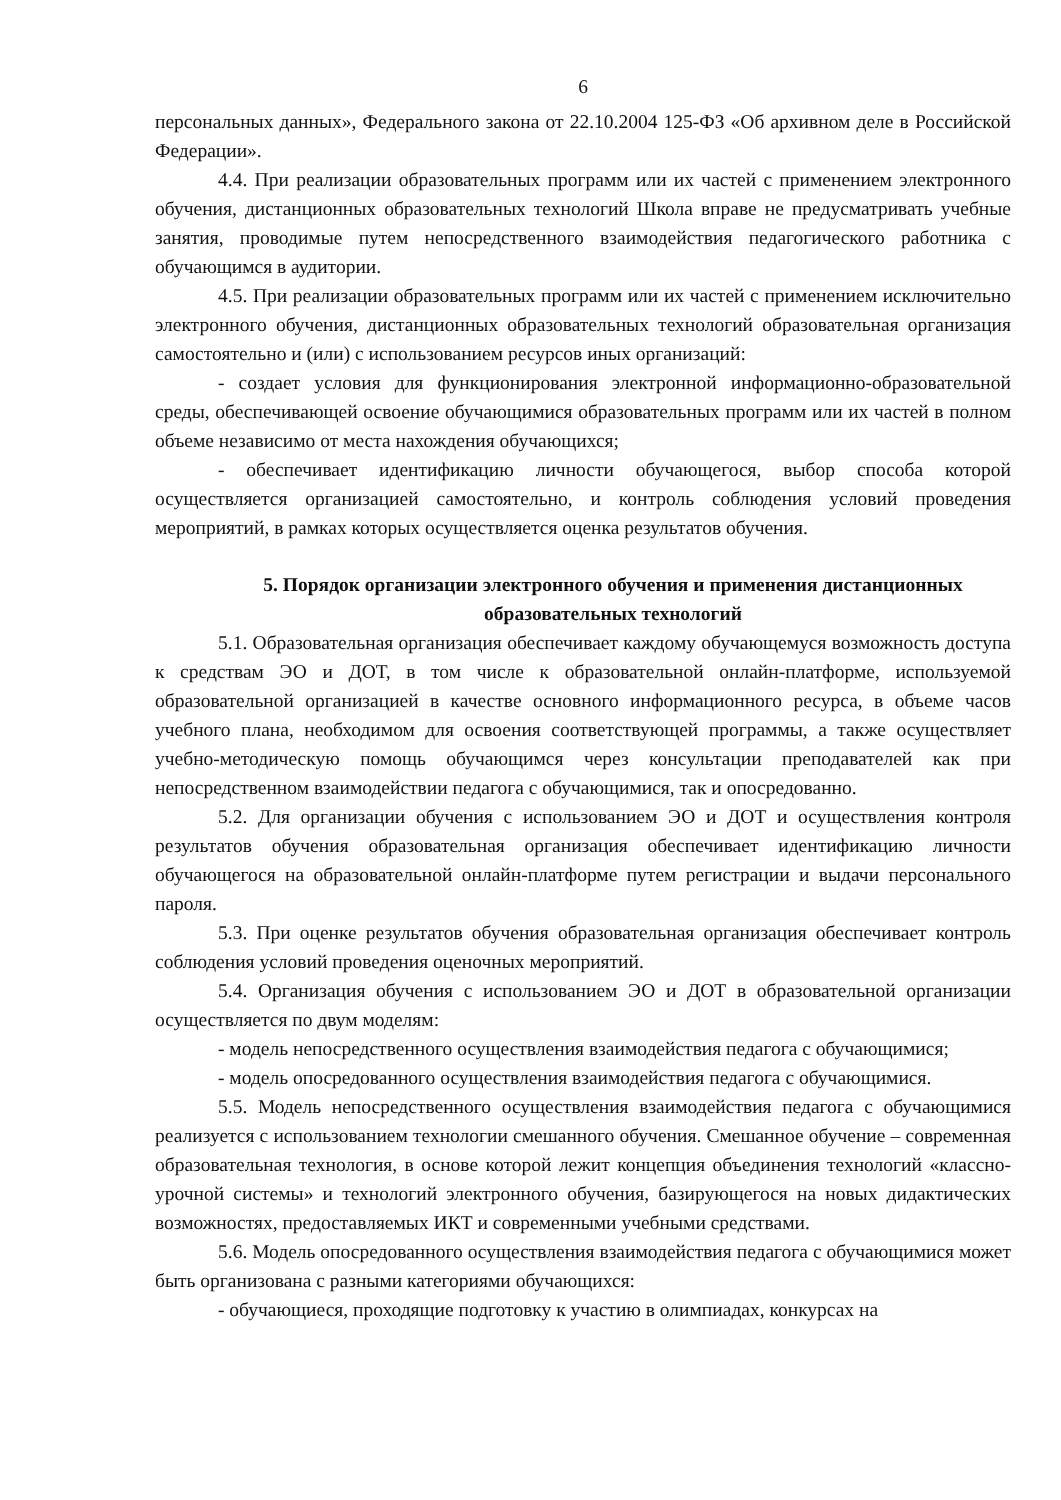6
персональных данных», Федерального закона от 22.10.2004 125-ФЗ «Об архивном деле в Российской Федерации».
4.4. При реализации образовательных программ или их частей с применением электронного обучения, дистанционных образовательных технологий Школа вправе не предусматривать учебные занятия, проводимые путем непосредственного взаимодействия педагогического работника с обучающимся в аудитории.
4.5. При реализации образовательных программ или их частей с применением исключительно электронного обучения, дистанционных образовательных технологий образовательная организация самостоятельно и (или) с использованием ресурсов иных организаций:
- создает условия для функционирования электронной информационно-образовательной среды, обеспечивающей освоение обучающимися образовательных программ или их частей в полном объеме независимо от места нахождения обучающихся;
- обеспечивает идентификацию личности обучающегося, выбор способа которой осуществляется организацией самостоятельно, и контроль соблюдения условий проведения мероприятий, в рамках которых осуществляется оценка результатов обучения.
5. Порядок организации электронного обучения и применения дистанционных образовательных технологий
5.1. Образовательная организация обеспечивает каждому обучающемуся возможность доступа к средствам ЭО и ДОТ, в том числе к образовательной онлайн-платформе, используемой образовательной организацией в качестве основного информационного ресурса, в объеме часов учебного плана, необходимом для освоения соответствующей программы, а также осуществляет учебно-методическую помощь обучающимся через консультации преподавателей как при непосредственном взаимодействии педагога с обучающимися, так и опосредованно.
5.2. Для организации обучения с использованием ЭО и ДОТ и осуществления контроля результатов обучения образовательная организация обеспечивает идентификацию личности обучающегося на образовательной онлайн-платформе путем регистрации и выдачи персонального пароля.
5.3. При оценке результатов обучения образовательная организация обеспечивает контроль соблюдения условий проведения оценочных мероприятий.
5.4. Организация обучения с использованием ЭО и ДОТ в образовательной организации осуществляется по двум моделям:
- модель непосредственного осуществления взаимодействия педагога с обучающимися;
- модель опосредованного осуществления взаимодействия педагога с обучающимися.
5.5. Модель непосредственного осуществления взаимодействия педагога с обучающимися реализуется с использованием технологии смешанного обучения. Смешанное обучение – современная образовательная технология, в основе которой лежит концепция объединения технологий «классно-урочной системы» и технологий электронного обучения, базирующегося на новых дидактических возможностях, предоставляемых ИКТ и современными учебными средствами.
5.6. Модель опосредованного осуществления взаимодействия педагога с обучающимися может быть организована с разными категориями обучающихся:
- обучающиеся, проходящие подготовку к участию в олимпиадах, конкурсах на